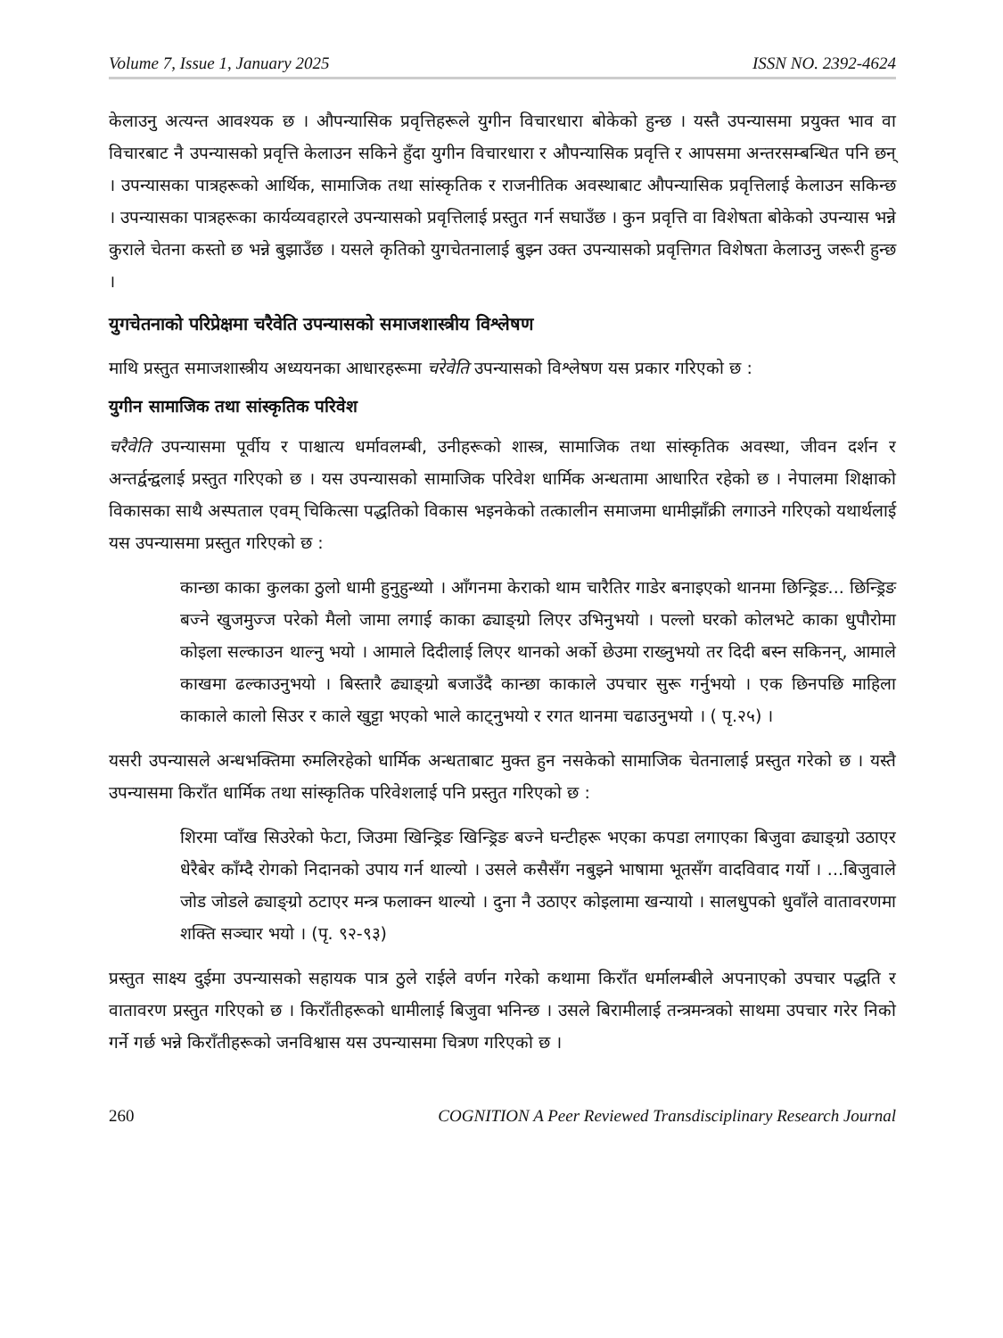Volume 7, Issue 1, January 2025 ISSN NO. 2392-4624
केलाउनु अत्यन्त आवश्यक छ । औपन्यासिक प्रवृत्तिहरूले युगीन विचारधारा बोकेको हुन्छ । यस्तै उपन्यासमा प्रयुक्त भाव वा विचारबाट नै उपन्यासको प्रवृत्ति केलाउन सकिने हुँदा युगीन विचारधारा र औपन्यासिक प्रवृत्ति र आपसमा अन्तरसम्बन्धित पनि छन् । उपन्यासका पात्रहरूको आर्थिक, सामाजिक तथा सांस्कृतिक र राजनीतिक अवस्थाबाट औपन्यासिक प्रवृत्तिलाई केलाउन सकिन्छ । उपन्यासका पात्रहरूका कार्यव्यवहारले उपन्यासको प्रवृत्तिलाई प्रस्तुत गर्न सघाउँछ । कुन प्रवृत्ति वा विशेषता बोकेको उपन्यास भन्ने कुराले चेतना कस्तो छ भन्ने बुझाउँछ । यसले कृतिको युगचेतनालाई बुझ्न उक्त उपन्यासको प्रवृत्तिगत विशेषता केलाउनु जरूरी हुन्छ ।
युगचेतनाको परिप्रेक्षमा चरैवेति उपन्यासको समाजशास्त्रीय विश्लेषण
माथि प्रस्तुत समाजशास्त्रीय अध्ययनका आधारहरूमा चरेवेति उपन्यासको विश्लेषण यस प्रकार गरिएको छ :
युगीन सामाजिक तथा सांस्कृतिक परिवेश
चरैवेति उपन्यासमा पूर्वीय र पाश्चात्य धर्मावलम्बी, उनीहरूको शास्त्र, सामाजिक तथा सांस्कृतिक अवस्था, जीवन दर्शन र अन्तर्द्वन्द्वलाई प्रस्तुत गरिएको छ । यस उपन्यासको सामाजिक परिवेश धार्मिक अन्धतामा आधारित रहेको छ । नेपालमा शिक्षाको विकासका साथै अस्पताल एवम् चिकित्सा पद्धतिको विकास भइनकेको तत्कालीन समाजमा धामीझाँक्री लगाउने गरिएको यथार्थलाई यस उपन्यासमा प्रस्तुत गरिएको छ :
कान्छा काका कुलका ठुलो धामी हुनुहुन्थ्यो । आँगनमा केराको थाम चारैतिर गाडेर बनाइएको थानमा छिन्ड्रिङ... छिन्ड्रिङ बज्ने खुजमुज्ज परेको मैलो जामा लगाई काका ढ्याङ्ग्रो लिएर उभिनुभयो । पल्लो घरको कोलभटे काका धुपौरोमा कोइला सल्काउन थाल्नु भयो । आमाले दिदीलाई लिएर थानको अर्को छेउमा राख्नुभयो तर दिदी बस्न सकिनन्, आमाले काखमा ढल्काउनुभयो । बिस्तारै ढ्याङ्ग्रो बजाउँदै कान्छा काकाले उपचार सुरू गर्नुभयो । एक छिनपछि माहिला काकाले कालो सिउर र काले खुट्टा भएको भाले काट्नुभयो र रगत थानमा चढाउनुभयो । ( पृ.२५) ।
यसरी उपन्यासले अन्धभक्तिमा रुमलिरहेको धार्मिक अन्धताबाट मुक्त हुन नसकेको सामाजिक चेतनालाई प्रस्तुत गरेको छ । यस्तै उपन्यासमा किराँत धार्मिक तथा सांस्कृतिक परिवेशलाई पनि प्रस्तुत गरिएको छ :
शिरमा प्वाँख सिउरेको फेटा, जिउमा खिन्ड्रिङ खिन्ड्रिङ बज्ने घन्टीहरू भएका कपडा लगाएका बिजुवा ढ्याङ्ग्रो उठाएर धेरैबेर काँम्दै रोगको निदानको उपाय गर्न थाल्यो । उसले कसैसँग नबुझ्ने भाषामा भूतसँग वादविवाद गर्यो । ...बिजुवाले जोड जोडले ढ्याङ्ग्रो ठटाएर मन्त्र फलाक्न थाल्यो । दुना नै उठाएर कोइलामा खन्यायो । सालधुपको धुवाँले वातावरणमा शक्ति सञ्चार भयो । (पृ. ९२-९३)
प्रस्तुत साक्ष्य दुईमा उपन्यासको सहायक पात्र ठुले राईले वर्णन गरेको कथामा किराँत धर्मालम्बीले अपनाएको उपचार पद्धति र वातावरण प्रस्तुत गरिएको छ । किराँतीहरूको धामीलाई बिजुवा भनिन्छ । उसले बिरामीलाई तन्त्रमन्त्रको साथमा उपचार गरेर निको गर्ने गर्छ भन्ने किराँतीहरूको जनविश्वास यस उपन्यासमा चित्रण गरिएको छ ।
260 COGNITION A Peer Reviewed Transdisciplinary Research Journal